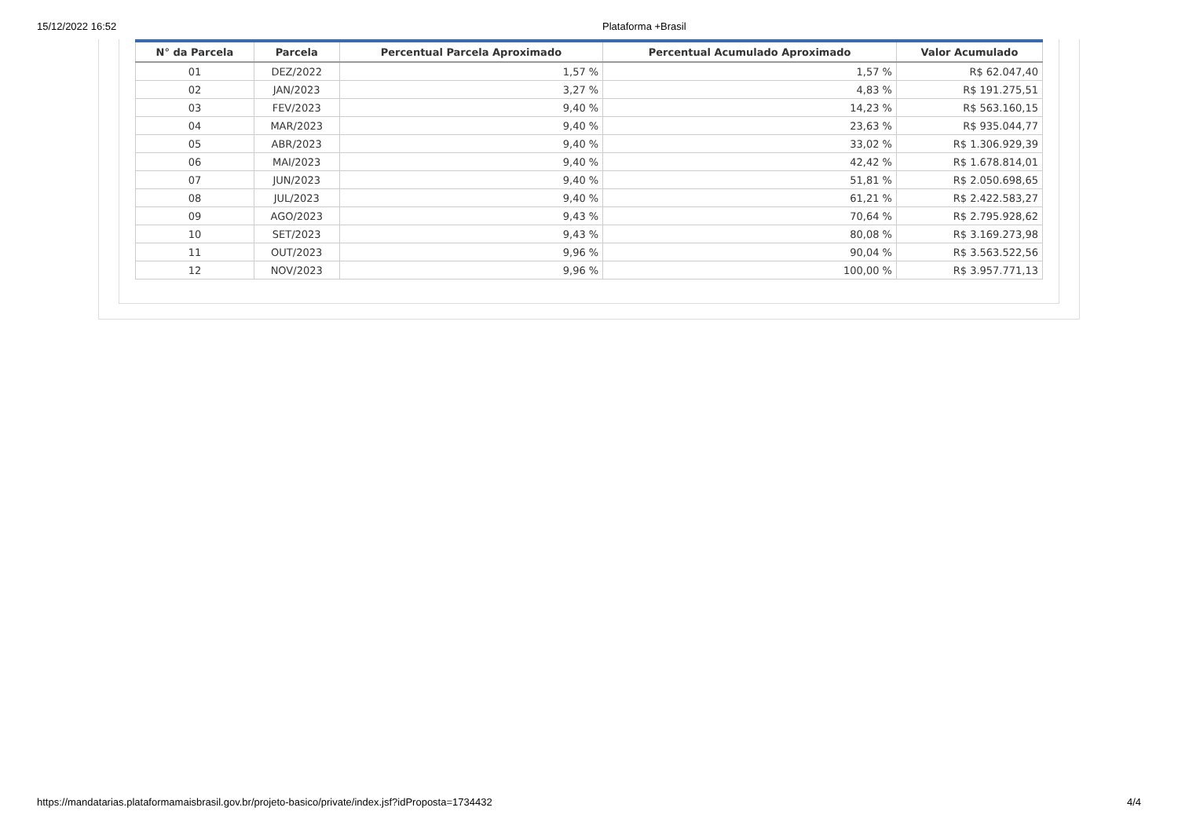15/12/2022 16:52 Plataforma +Brasil
| N° da Parcela | Parcela | Percentual Parcela Aproximado | Percentual Acumulado Aproximado | Valor Acumulado |
| --- | --- | --- | --- | --- |
| 01 | DEZ/2022 | 1,57 % | 1,57 % | R$ 62.047,40 |
| 02 | JAN/2023 | 3,27 % | 4,83 % | R$ 191.275,51 |
| 03 | FEV/2023 | 9,40 % | 14,23 % | R$ 563.160,15 |
| 04 | MAR/2023 | 9,40 % | 23,63 % | R$ 935.044,77 |
| 05 | ABR/2023 | 9,40 % | 33,02 % | R$ 1.306.929,39 |
| 06 | MAI/2023 | 9,40 % | 42,42 % | R$ 1.678.814,01 |
| 07 | JUN/2023 | 9,40 % | 51,81 % | R$ 2.050.698,65 |
| 08 | JUL/2023 | 9,40 % | 61,21 % | R$ 2.422.583,27 |
| 09 | AGO/2023 | 9,43 % | 70,64 % | R$ 2.795.928,62 |
| 10 | SET/2023 | 9,43 % | 80,08 % | R$ 3.169.273,98 |
| 11 | OUT/2023 | 9,96 % | 90,04 % | R$ 3.563.522,56 |
| 12 | NOV/2023 | 9,96 % | 100,00 % | R$ 3.957.771,13 |
https://mandatarias.plataformamaisbrasil.gov.br/projeto-basico/private/index.jsf?idProposta=1734432 4/4